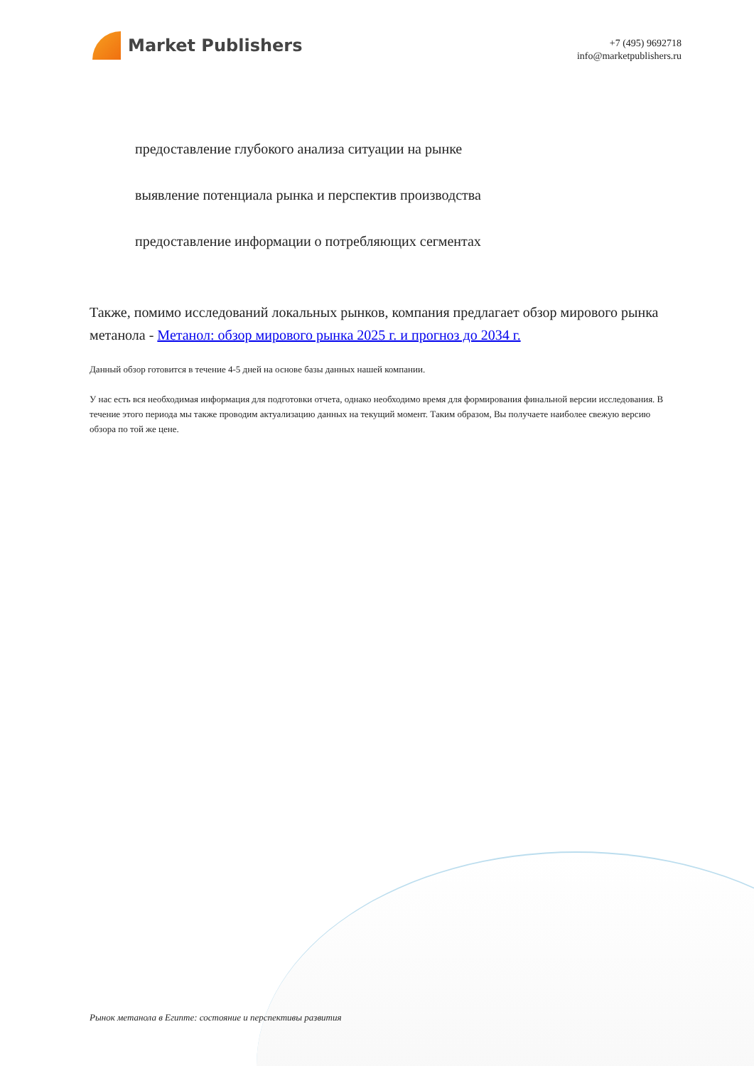Market Publishers
+7 (495) 9692718
info@marketpublishers.ru
предоставление глубокого анализа ситуации на рынке
выявление потенциала рынка и перспектив производства
предоставление информации о потребляющих сегментах
Также, помимо исследований локальных рынков, компания предлагает обзор мирового рынка метанола - Метанол: обзор мирового рынка 2025 г. и прогноз до 2034 г.
Данный обзор готовится в течение 4-5 дней на основе базы данных нашей компании.
У нас есть вся необходимая информация для подготовки отчета, однако необходимо время для формирования финальной версии исследования. В течение этого периода мы также проводим актуализацию данных на текущий момент. Таким образом, Вы получаете наиболее свежую версию обзора по той же цене.
Рынок метанола в Египте: состояние и перспективы развития